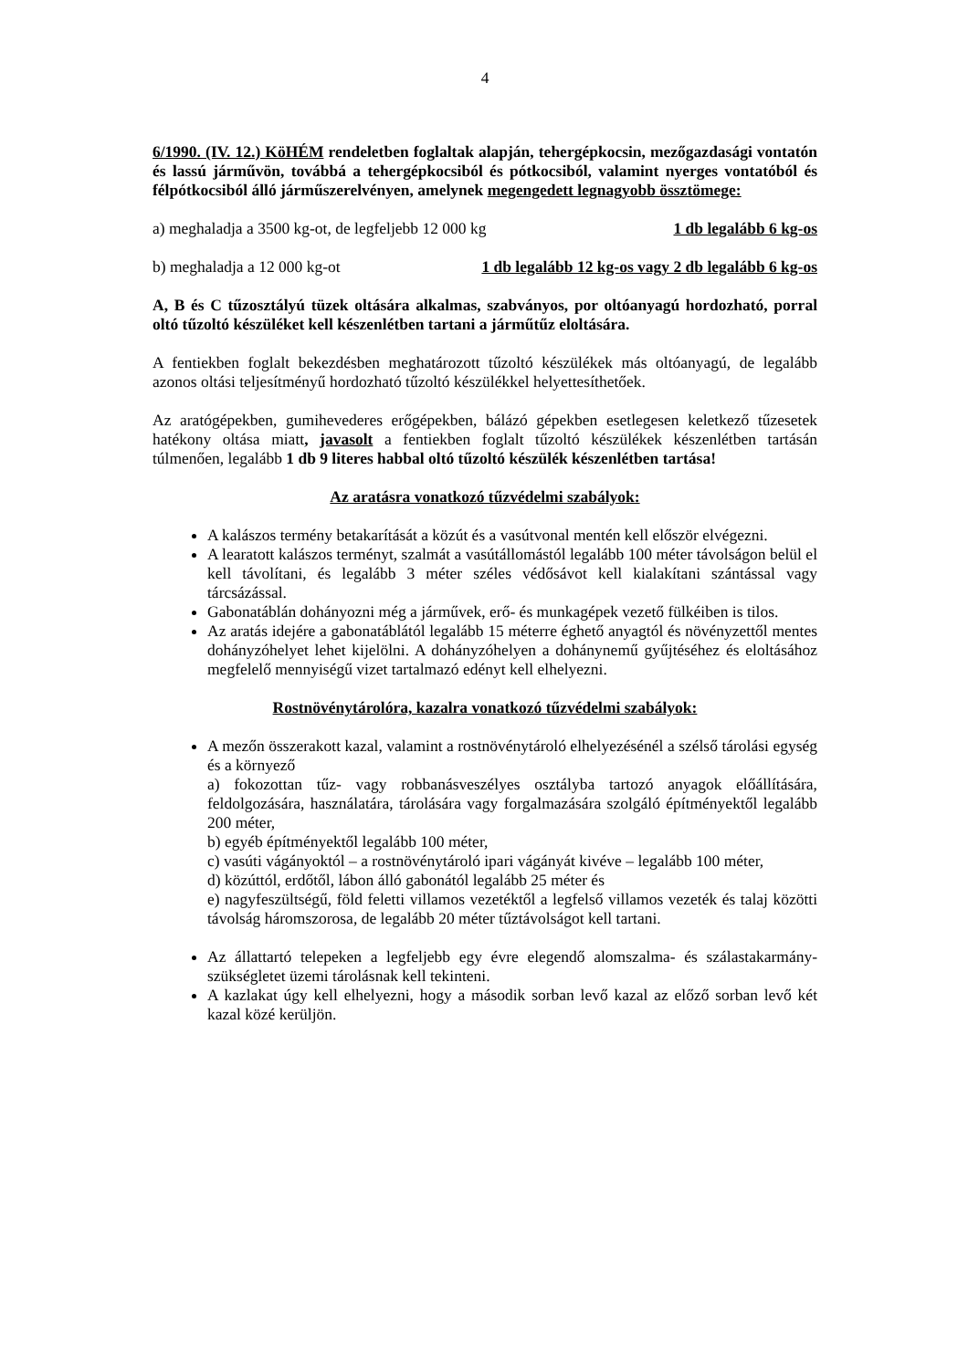4
6/1990. (IV. 12.) KöHÉM rendeletben foglaltak alapján, tehergépkocsin, mezőgazdasági vontatón és lassú járművön, továbbá a tehergépkocsiból és pótkocsiból, valamint nyerges vontatóból és félpótkocsiból álló járműszerelvényen, amelynek megengedett legnagyobb össztömege:
a) meghaladja a 3500 kg-ot, de legfeljebb 12 000 kg 1 db legalább 6 kg-os
b) meghaladja a 12 000 kg-ot 1 db legalább 12 kg-os vagy 2 db legalább 6 kg-os
A, B és C tűzosztályú tüzek oltására alkalmas, szabványos, por oltóanyagú hordozható, porral oltó tűzoltó készüléket kell készenlétben tartani a járműtűz eloltására.
A fentiekben foglalt bekezdésben meghatározott tűzoltó készülékek más oltóanyagú, de legalább azonos oltási teljesítményű hordozható tűzoltó készülékkel helyettesíthetőek.
Az aratógépekben, gumihevederes erőgépekben, bálázó gépekben esetlegesen keletkező tűzesetek hatékony oltása miatt, javasolt a fentiekben foglalt tűzoltó készülékek készenlétben tartásán túlmenően, legalább 1 db 9 literes habbal oltó tűzoltó készülék készenlétben tartása!
Az aratásra vonatkozó tűzvédelmi szabályok:
A kalászos termény betakarítását a közút és a vasútvonal mentén kell először elvégezni.
A learatott kalászos terményt, szalmát a vasútállomástól legalább 100 méter távolságon belül el kell távolítani, és legalább 3 méter széles védősávot kell kialakítani szántással vagy tárcsázással.
Gabonatáblán dohányozni még a járművek, erő- és munkagépek vezető fülkéiben is tilos.
Az aratás idejére a gabonatáblától legalább 15 méterre éghető anyagtól és növényzettől mentes dohányzóhelyet lehet kijelölni. A dohányzóhelyen a dohánynemű gyűjtéséhez és eloltásához megfelelő mennyiségű vizet tartalmazó edényt kell elhelyezni.
Rostnövénytárolóra, kazalra vonatkozó tűzvédelmi szabályok:
A mezőn összerakott kazal, valamint a rostnövénytároló elhelyezésénél a szélső tárolási egység és a környező
a) fokozottan tűz- vagy robbanásveszélyes osztályba tartozó anyagok előállítására, feldolgozására, használatára, tárolására vagy forgalmazására szolgáló építményektől legalább 200 méter,
b) egyéb építményektől legalább 100 méter,
c) vasúti vágányoktól – a rostnövénytároló ipari vágányát kivéve – legalább 100 méter,
d) közúttól, erdőtől, lábon álló gabonától legalább 25 méter és
e) nagyfeszültségű, föld feletti villamos vezetéktől a legfelső villamos vezeték és talaj közötti távolság háromszorosa, de legalább 20 méter tűztávolságot kell tartani.
Az állattartó telepeken a legfeljebb egy évre elegendő alomszalma- és szálastakarmány-szükségletet üzemi tárolásnak kell tekinteni.
A kazlakat úgy kell elhelyezni, hogy a második sorban levő kazal az előző sorban levő két kazal közé kerüljön.